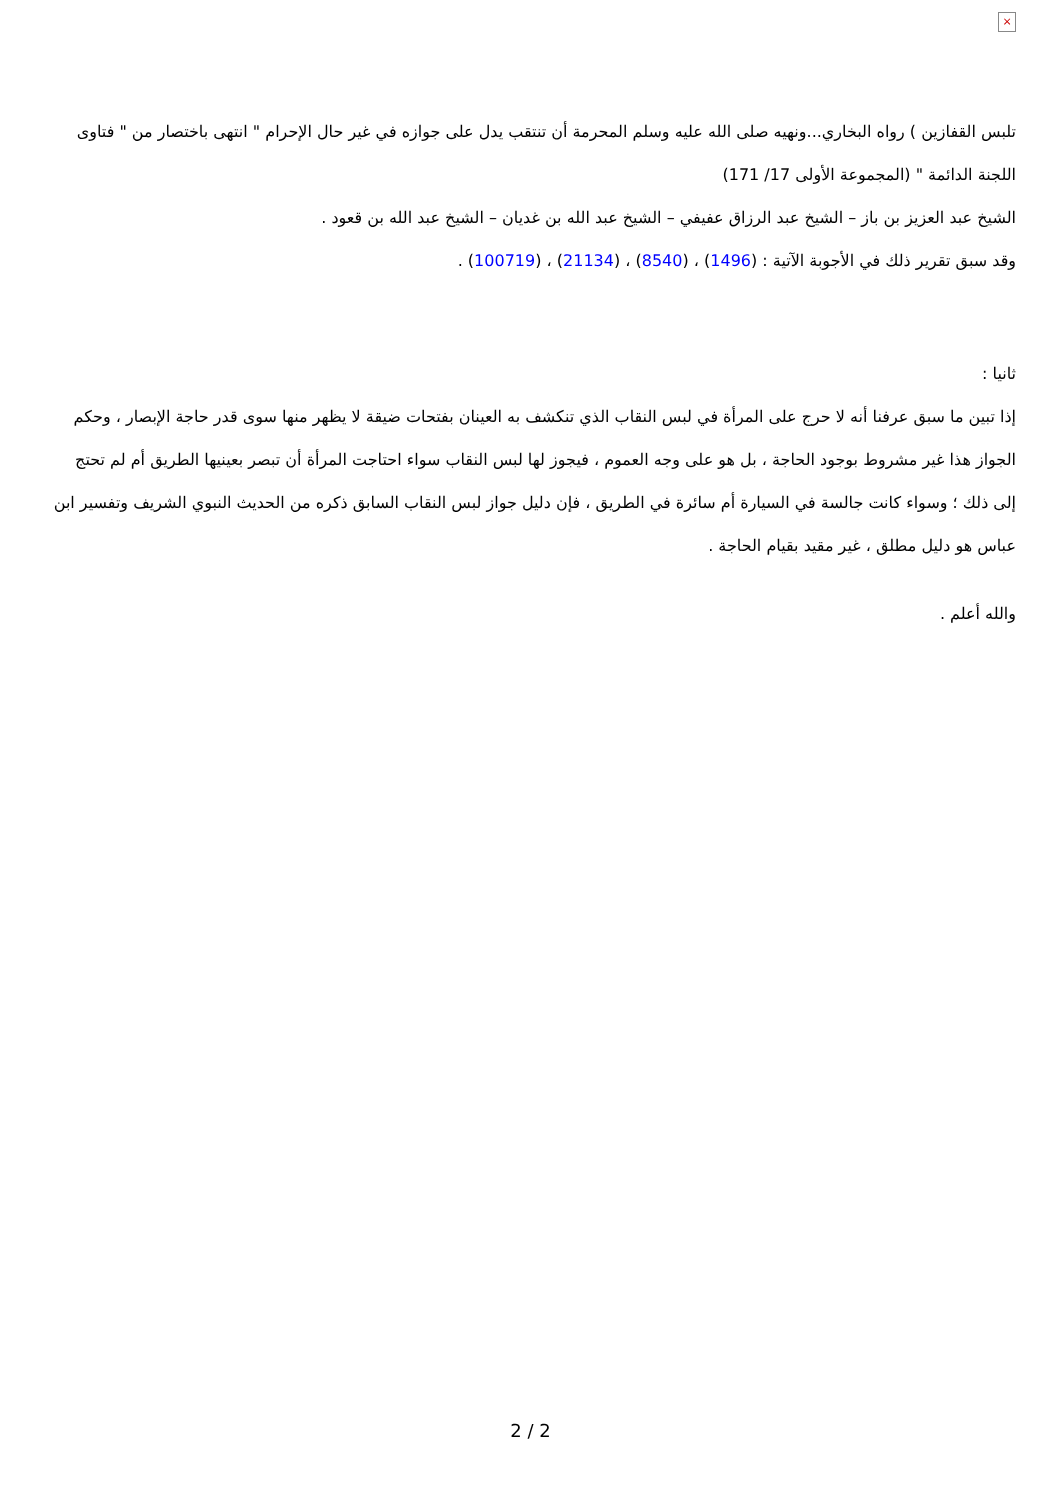×
تلبس القفازين ) رواه البخاري...ونهيه صلى الله عليه وسلم المحرمة أن تنتقب يدل على جوازه في غير حال الإحرام " انتهى باختصار من " فتاوى اللجنة الدائمة " (المجموعة الأولى 17/ 171)
الشيخ عبد العزيز بن باز – الشيخ عبد الرزاق عفيفي – الشيخ عبد الله بن غديان – الشيخ عبد الله بن قعود .
وقد سبق تقرير ذلك في الأجوبة الآتية : (1496) ، (8540) ، (21134) ، (100719) .
ثانيا :
إذا تبين ما سبق عرفنا أنه لا حرج على المرأة في لبس النقاب الذي تنكشف به العينان بفتحات ضيقة لا يظهر منها سوى قدر حاجة الإبصار ، وحكم الجواز هذا غير مشروط بوجود الحاجة ، بل هو على وجه العموم ، فيجوز لها لبس النقاب سواء احتاجت المرأة أن تبصر بعينيها الطريق أم لم تحتج إلى ذلك ؛ وسواء كانت جالسة في السيارة أم سائرة في الطريق ، فإن دليل جواز لبس النقاب السابق ذكره من الحديث النبوي الشريف وتفسير ابن عباس هو دليل مطلق ، غير مقيد بقيام الحاجة .
والله أعلم .
2 / 2